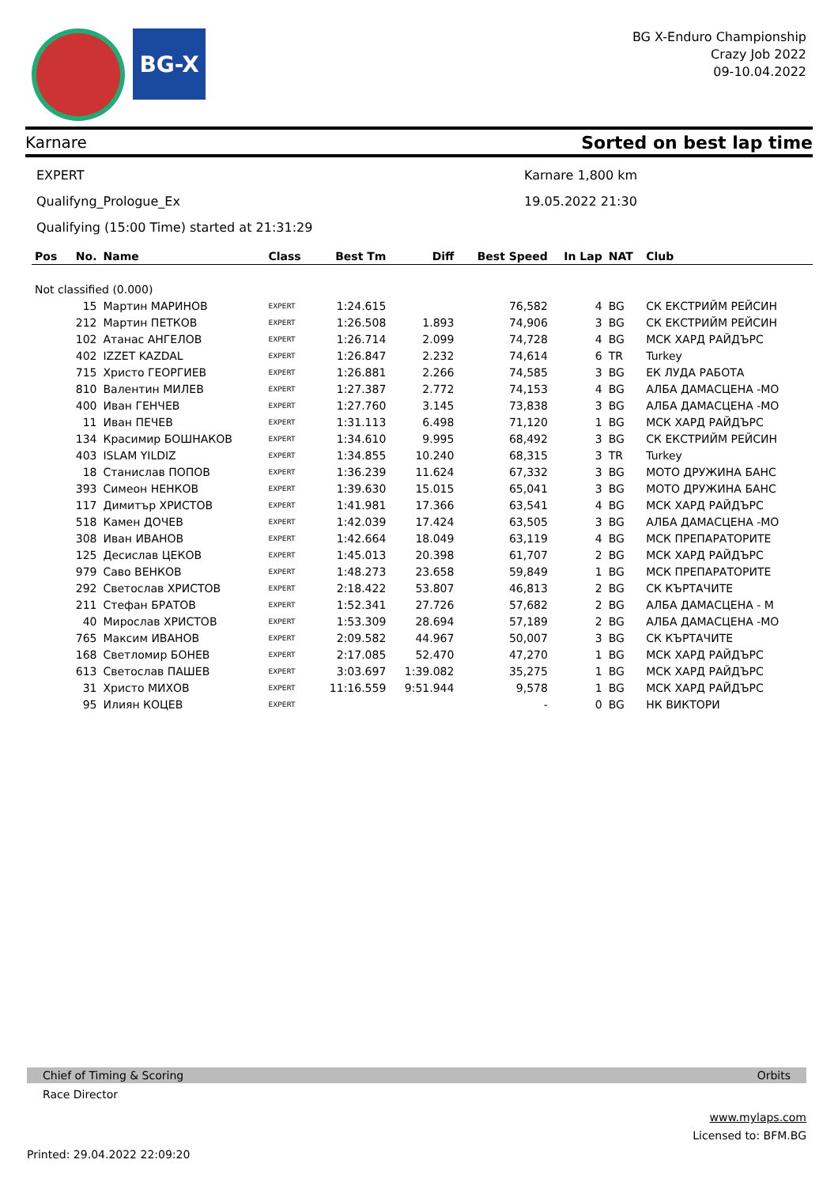BG-X
BG X-Enduro Championship
Crazy Job 2022
09-10.04.2022
Karnare Sorted on best lap time
EXPERT Karnare 1,800 km
Qualifyng_Prologue_Ex 19.05.2022 21:30
Qualifying (15:00 Time) started at 21:31:29
| Pos | No. | Name | Class | Best Tm | Diff | Best Speed | In Lap | NAT | Club |
| --- | --- | --- | --- | --- | --- | --- | --- | --- | --- |
| Not classified (0.000) | | | | | | | | | |
| | 15 | Мартин МАРИНОВ | EXPERT | 1:24.615 | | 76,582 | 4 | BG | СК ЕКСТРИЙМ РЕЙСИН |
| | 212 | Мартин ПЕТКОВ | EXPERT | 1:26.508 | 1.893 | 74,906 | 3 | BG | СК ЕКСТРИЙМ РЕЙСИН |
| | 102 | Атанас АНГЕЛОВ | EXPERT | 1:26.714 | 2.099 | 74,728 | 4 | BG | МСК ХАРД РАЙДЪРС |
| | 402 | IZZET KAZDAL | EXPERT | 1:26.847 | 2.232 | 74,614 | 6 | TR | Turkey |
| | 715 | Христо ГЕОРГИЕВ | EXPERT | 1:26.881 | 2.266 | 74,585 | 3 | BG | ЕК ЛУДА РАБОТА |
| | 810 | Валентин МИЛЕВ | EXPERT | 1:27.387 | 2.772 | 74,153 | 4 | BG | АЛБА ДАМАСЦЕНА -МО |
| | 400 | Иван ГЕНЧЕВ | EXPERT | 1:27.760 | 3.145 | 73,838 | 3 | BG | АЛБА ДАМАСЦЕНА -МО |
| | 11 | Иван ПЕЧЕВ | EXPERT | 1:31.113 | 6.498 | 71,120 | 1 | BG | МСК ХАРД РАЙДЪРС |
| | 134 | Красимир БОШНАКОВ | EXPERT | 1:34.610 | 9.995 | 68,492 | 3 | BG | СК ЕКСТРИЙМ РЕЙСИН |
| | 403 | ISLAM YILDIZ | EXPERT | 1:34.855 | 10.240 | 68,315 | 3 | TR | Turkey |
| | 18 | Станислав ПОПОВ | EXPERT | 1:36.239 | 11.624 | 67,332 | 3 | BG | МОТО ДРУЖИНА БАНС |
| | 393 | Симеон НЕНКОВ | EXPERT | 1:39.630 | 15.015 | 65,041 | 3 | BG | МОТО ДРУЖИНА БАНС |
| | 117 | Димитър ХРИСТОВ | EXPERT | 1:41.981 | 17.366 | 63,541 | 4 | BG | МСК ХАРД РАЙДЪРС |
| | 518 | Камен ДОЧЕВ | EXPERT | 1:42.039 | 17.424 | 63,505 | 3 | BG | АЛБА ДАМАСЦЕНА -МО |
| | 308 | Иван ИВАНОВ | EXPERT | 1:42.664 | 18.049 | 63,119 | 4 | BG | МСК ПРЕПАРАТОРИТЕ |
| | 125 | Десислав ЦЕКОВ | EXPERT | 1:45.013 | 20.398 | 61,707 | 2 | BG | МСК ХАРД РАЙДЪРС |
| | 979 | Саво ВЕНКОВ | EXPERT | 1:48.273 | 23.658 | 59,849 | 1 | BG | МСК ПРЕПАРАТОРИТЕ |
| | 292 | Светослав ХРИСТОВ | EXPERT | 2:18.422 | 53.807 | 46,813 | 2 | BG | СК КЪРТАЧИТЕ |
| | 211 | Стефан БРАТОВ | EXPERT | 1:52.341 | 27.726 | 57,682 | 2 | BG | АЛБА ДАМАСЦЕНА - М |
| | 40 | Мирослав ХРИСТОВ | EXPERT | 1:53.309 | 28.694 | 57,189 | 2 | BG | АЛБА ДАМАСЦЕНА -МО |
| | 765 | Максим ИВАНОВ | EXPERT | 2:09.582 | 44.967 | 50,007 | 3 | BG | СК КЪРТАЧИТЕ |
| | 168 | Светломир БОНЕВ | EXPERT | 2:17.085 | 52.470 | 47,270 | 1 | BG | МСК ХАРД РАЙДЪРС |
| | 613 | Светослав ПАШЕВ | EXPERT | 3:03.697 | 1:39.082 | 35,275 | 1 | BG | МСК ХАРД РАЙДЪРС |
| | 31 | Христо МИХОВ | EXPERT | 11:16.559 | 9:51.944 | 9,578 | 1 | BG | МСК ХАРД РАЙДЪРС |
| | 95 | Илиян КОЦЕВ | EXPERT | | | - | 0 | BG | НК ВИКТОРИ |
Chief of Timing & Scoring Orbits
Race Director
www.mylaps.com
Licensed to: BFM.BG
Printed: 29.04.2022 22:09:20